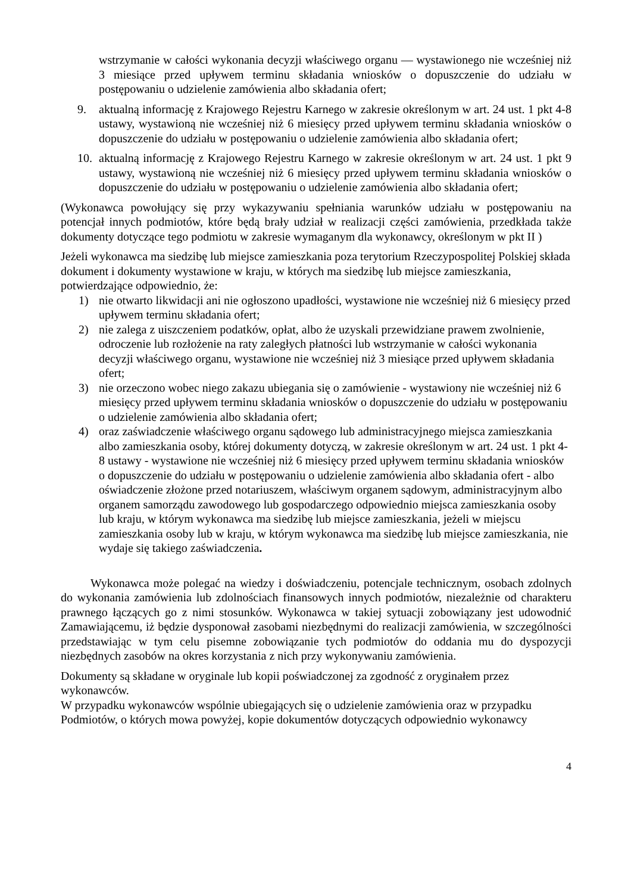wstrzymanie w całości wykonania decyzji właściwego organu — wystawionego nie wcześniej niż 3 miesiące przed upływem terminu składania wniosków o dopuszczenie do udziału w postępowaniu o udzielenie zamówienia albo składania ofert;
9. aktualną informację z Krajowego Rejestru Karnego w zakresie określonym w art. 24 ust. 1 pkt 4-8 ustawy, wystawioną nie wcześniej niż 6 miesięcy przed upływem terminu składania wniosków o dopuszczenie do udziału w postępowaniu o udzielenie zamówienia albo składania ofert;
10. aktualną informację z Krajowego Rejestru Karnego w zakresie określonym w art. 24 ust. 1 pkt 9 ustawy, wystawioną nie wcześniej niż 6 miesięcy przed upływem terminu składania wniosków o dopuszczenie do udziału w postępowaniu o udzielenie zamówienia albo składania ofert;
(Wykonawca powołujący się przy wykazywaniu spełniania warunków udziału w postępowaniu na potencjał innych podmiotów, które będą brały udział w realizacji części zamówienia, przedkłada także dokumenty dotyczące tego podmiotu w zakresie wymaganym dla wykonawcy, określonym w pkt II )
Jeżeli wykonawca ma siedzibę lub miejsce zamieszkania poza terytorium Rzeczypospolitej Polskiej składa dokument i dokumenty wystawione w kraju, w których ma siedzibę lub miejsce zamieszkania, potwierdzające odpowiednio, że:
1) nie otwarto likwidacji ani nie ogłoszono upadłości, wystawione nie wcześniej niż 6 miesięcy przed upływem terminu składania ofert;
2) nie zalega z uiszczeniem podatków, opłat, albo że uzyskali przewidziane prawem zwolnienie, odroczenie lub rozłożenie na raty zaległych płatności lub wstrzymanie w całości wykonania decyzji właściwego organu, wystawione nie wcześniej niż 3 miesiące przed upływem składania ofert;
3) nie orzeczono wobec niego zakazu ubiegania się o zamówienie - wystawiony nie wcześniej niż 6 miesięcy przed upływem terminu składania wniosków o dopuszczenie do udziału w postępowaniu o udzielenie zamówienia albo składania ofert;
4) oraz zaświadczenie właściwego organu sądowego lub administracyjnego miejsca zamieszkania albo zamieszkania osoby, której dokumenty dotyczą, w zakresie określonym w art. 24 ust. 1 pkt 4-8 ustawy - wystawione nie wcześniej niż 6 miesięcy przed upływem terminu składania wniosków o dopuszczenie do udziału w postępowaniu o udzielenie zamówienia albo składania ofert - albo oświadczenie złożone przed notariuszem, właściwym organem sądowym, administracyjnym albo organem samorządu zawodowego lub gospodarczego odpowiednio miejsca zamieszkania osoby lub kraju, w którym wykonawca ma siedzibę lub miejsce zamieszkania, jeżeli w miejscu zamieszkania osoby lub w kraju, w którym wykonawca ma siedzibę lub miejsce zamieszkania, nie wydaje się takiego zaświadczenia.
Wykonawca może polegać na wiedzy i doświadczeniu, potencjale technicznym, osobach zdolnych do wykonania zamówienia lub zdolnościach finansowych innych podmiotów, niezależnie od charakteru prawnego łączących go z nimi stosunków. Wykonawca w takiej sytuacji zobowiązany jest udowodnić Zamawiającemu, iż będzie dysponował zasobami niezbędnymi do realizacji zamówienia, w szczególności przedstawiając w tym celu pisemne zobowiązanie tych podmiotów do oddania mu do dyspozycji niezbędnych zasobów na okres korzystania z nich przy wykonywaniu zamówienia.
Dokumenty są składane w oryginale lub kopii poświadczonej za zgodność z oryginałem przez wykonawców.
W przypadku wykonawców wspólnie ubiegających się o udzielenie zamówienia oraz w przypadku Podmiotów, o których mowa powyżej, kopie dokumentów dotyczących odpowiednio wykonawcy
4